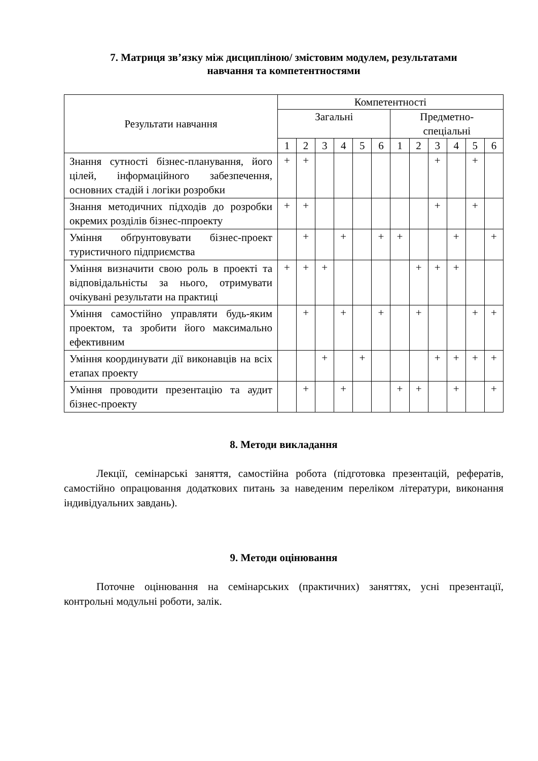7. Матриця зв’язку між дисципліною/ змістовим модулем, результатами
навчання та компетентностями
| Результати навчання | Компетентності | | | | | | | | | | | |
| --- | --- | --- | --- | --- | --- | --- | --- | --- | --- | --- | --- | --- |
| | Загальні | | | | | | Предметно- спеціальні | | | | | |
| | 1 | 2 | 3 | 4 | 5 | 6 | 1 | 2 | 3 | 4 | 5 | 6 |
| Знання сутності бізнес-планування, його цілей, інформаційного забезпечення, основних стадій і логіки розробки | + | + | | | | | | | + | | + | |
| Знання методичних підходів до розробки окремих розділів бізнес-ппроекту | + | + | | | | | | | + | | + | |
| Уміння обґрунтовувати бізнес-проект туристичного підприємства | | + | | + | | + | + | | | + | | + |
| Уміння визначити свою роль в проекті та відповідальністы за нього, отримувати очікувані результати на практиці | + | + | + | | | | | + | + | + | | |
| Уміння самостійно управляти будь-яким проектом, та зробити його максимально ефективним | | + | | + | | + | | + | | | + | + |
| Уміння координувати дії виконавців на всіх етапах проекту | | | + | | + | | | | + | + | + | + |
| Уміння проводити презентацію та аудит бізнес-проекту | | + | | + | | | + | + | | + | | + |
8. Методи викладання
Лекції, семінарські заняття, самостійна робота (підготовка презентацій, рефератів, самостійно опрацювання додаткових питань за наведеним переліком літератури, виконання індивідуальних завдань).
9. Методи оцінювання
Поточне оцінювання на семінарських (практичних) заняттях, усні презентації, контрольні модульні роботи, залік.